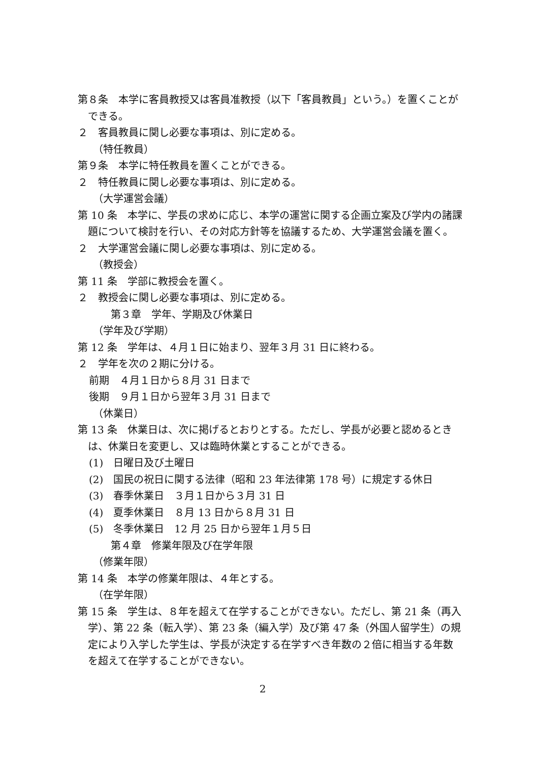第８条　本学に客員教授又は客員准教授（以下「客員教員」という。）を置くことができる。
２　客員教員に関し必要な事項は、別に定める。
（特任教員）
第９条　本学に特任教員を置くことができる。
２　特任教員に関し必要な事項は、別に定める。
（大学運営会議）
第 10 条　本学に、学長の求めに応じ、本学の運営に関する企画立案及び学内の諸課題について検討を行い、その対応方針等を協議するため、大学運営会議を置く。
２　大学運営会議に関し必要な事項は、別に定める。
（教授会）
第 11 条　学部に教授会を置く。
２　教授会に関し必要な事項は、別に定める。
第３章　学年、学期及び休業日
（学年及び学期）
第 12 条　学年は、４月１日に始まり、翌年３月 31 日に終わる。
２　学年を次の２期に分ける。
前期　４月１日から８月 31 日まで
後期　９月１日から翌年３月 31 日まで
（休業日）
第 13 条　休業日は、次に掲げるとおりとする。ただし、学長が必要と認めるときは、休業日を変更し、又は臨時休業とすることができる。
(1)　日曜日及び土曜日
(2)　国民の祝日に関する法律（昭和 23 年法律第 178 号）に規定する休日
(3)　春季休業日　３月１日から３月 31 日
(4)　夏季休業日　８月 13 日から８月 31 日
(5)　冬季休業日　12 月 25 日から翌年１月５日
第４章　修業年限及び在学年限
（修業年限）
第 14 条　本学の修業年限は、４年とする。
（在学年限）
第 15 条　学生は、８年を超えて在学することができない。ただし、第 21 条（再入学）、第 22 条（転入学）、第 23 条（編入学）及び第 47 条（外国人留学生）の規定により入学した学生は、学長が決定する在学すべき年数の２倍に相当する年数を超えて在学することができない。
2